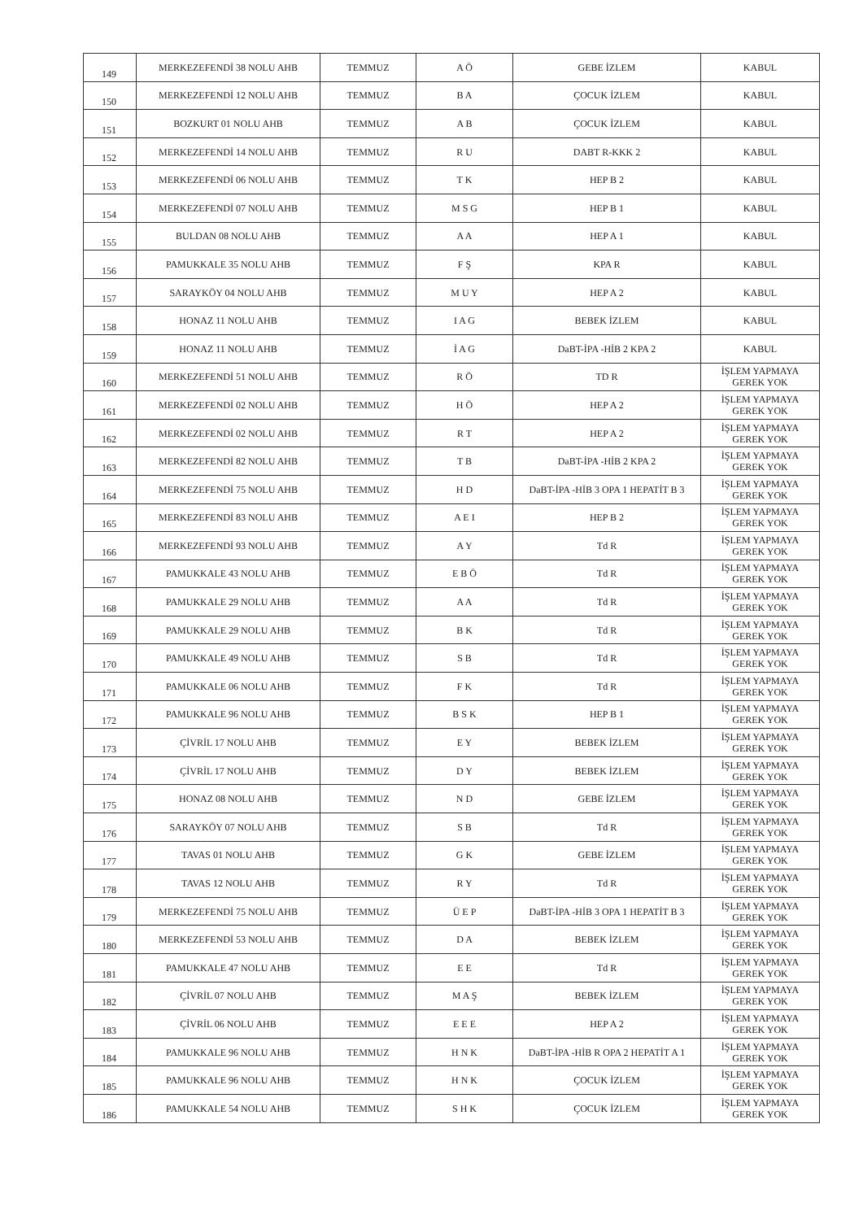| 149 | MERKEZEFENDİ 38 NOLU AHB | TEMMUZ | A Ö | GEBE İZLEM | KABUL |
| 150 | MERKEZEFENDİ 12 NOLU AHB | TEMMUZ | B A | ÇOCUK İZLEM | KABUL |
| 151 | BOZKURT 01 NOLU AHB | TEMMUZ | A B | ÇOCUK İZLEM | KABUL |
| 152 | MERKEZEFENDİ 14 NOLU AHB | TEMMUZ | R U | DABT R-KKK 2 | KABUL |
| 153 | MERKEZEFENDİ 06 NOLU AHB | TEMMUZ | T K | HEP B 2 | KABUL |
| 154 | MERKEZEFENDİ 07 NOLU AHB | TEMMUZ | M S G | HEP B 1 | KABUL |
| 155 | BULDAN 08 NOLU AHB | TEMMUZ | A A | HEP A 1 | KABUL |
| 156 | PAMUKKALE 35 NOLU AHB | TEMMUZ | F Ş | KPA R | KABUL |
| 157 | SARAYKÖY 04 NOLU AHB | TEMMUZ | M U Y | HEP A 2 | KABUL |
| 158 | HONAZ 11 NOLU AHB | TEMMUZ | I A G | BEBEK İZLEM | KABUL |
| 159 | HONAZ 11 NOLU AHB | TEMMUZ | İ A G | DaBT-İPA -HİB 2 KPA 2 | KABUL |
| 160 | MERKEZEFENDİ 51 NOLU AHB | TEMMUZ | R Ö | TD R | İŞLEM YAPMAYA GEREK YOK |
| 161 | MERKEZEFENDİ 02 NOLU AHB | TEMMUZ | H Ö | HEP A 2 | İŞLEM YAPMAYA GEREK YOK |
| 162 | MERKEZEFENDİ 02 NOLU AHB | TEMMUZ | R T | HEP A 2 | İŞLEM YAPMAYA GEREK YOK |
| 163 | MERKEZEFENDİ 82 NOLU AHB | TEMMUZ | T B | DaBT-İPA -HİB 2 KPA 2 | İŞLEM YAPMAYA GEREK YOK |
| 164 | MERKEZEFENDİ 75 NOLU AHB | TEMMUZ | H D | DaBT-İPA -HİB 3 OPA 1 HEPATİT B 3 | İŞLEM YAPMAYA GEREK YOK |
| 165 | MERKEZEFENDİ 83 NOLU AHB | TEMMUZ | A E I | HEP B 2 | İŞLEM YAPMAYA GEREK YOK |
| 166 | MERKEZEFENDİ 93 NOLU AHB | TEMMUZ | A Y | Td R | İŞLEM YAPMAYA GEREK YOK |
| 167 | PAMUKKALE 43 NOLU AHB | TEMMUZ | E B Ö | Td R | İŞLEM YAPMAYA GEREK YOK |
| 168 | PAMUKKALE 29 NOLU AHB | TEMMUZ | A A | Td R | İŞLEM YAPMAYA GEREK YOK |
| 169 | PAMUKKALE 29 NOLU AHB | TEMMUZ | B K | Td R | İŞLEM YAPMAYA GEREK YOK |
| 170 | PAMUKKALE 49 NOLU AHB | TEMMUZ | S B | Td R | İŞLEM YAPMAYA GEREK YOK |
| 171 | PAMUKKALE 06 NOLU AHB | TEMMUZ | F K | Td R | İŞLEM YAPMAYA GEREK YOK |
| 172 | PAMUKKALE 96 NOLU AHB | TEMMUZ | B S K | HEP B 1 | İŞLEM YAPMAYA GEREK YOK |
| 173 | ÇİVRİL 17 NOLU AHB | TEMMUZ | E Y | BEBEK İZLEM | İŞLEM YAPMAYA GEREK YOK |
| 174 | ÇİVRİL 17 NOLU AHB | TEMMUZ | D Y | BEBEK İZLEM | İŞLEM YAPMAYA GEREK YOK |
| 175 | HONAZ 08 NOLU AHB | TEMMUZ | N D | GEBE İZLEM | İŞLEM YAPMAYA GEREK YOK |
| 176 | SARAYKÖY 07 NOLU AHB | TEMMUZ | S B | Td R | İŞLEM YAPMAYA GEREK YOK |
| 177 | TAVAS 01 NOLU AHB | TEMMUZ | G K | GEBE İZLEM | İŞLEM YAPMAYA GEREK YOK |
| 178 | TAVAS 12 NOLU AHB | TEMMUZ | R Y | Td R | İŞLEM YAPMAYA GEREK YOK |
| 179 | MERKEZEFENDİ 75 NOLU AHB | TEMMUZ | Ü E P | DaBT-İPA -HİB 3 OPA 1 HEPATİT B 3 | İŞLEM YAPMAYA GEREK YOK |
| 180 | MERKEZEFENDİ 53 NOLU AHB | TEMMUZ | D A | BEBEK İZLEM | İŞLEM YAPMAYA GEREK YOK |
| 181 | PAMUKKALE 47 NOLU AHB | TEMMUZ | E E | Td R | İŞLEM YAPMAYA GEREK YOK |
| 182 | ÇİVRİL 07 NOLU AHB | TEMMUZ | M A Ş | BEBEK İZLEM | İŞLEM YAPMAYA GEREK YOK |
| 183 | ÇİVRİL 06 NOLU AHB | TEMMUZ | E E E | HEP A 2 | İŞLEM YAPMAYA GEREK YOK |
| 184 | PAMUKKALE 96 NOLU AHB | TEMMUZ | H N K | DaBT-İPA -HİB R OPA 2 HEPATİT A 1 | İŞLEM YAPMAYA GEREK YOK |
| 185 | PAMUKKALE 96 NOLU AHB | TEMMUZ | H N K | ÇOCUK İZLEM | İŞLEM YAPMAYA GEREK YOK |
| 186 | PAMUKKALE 54 NOLU AHB | TEMMUZ | S H K | ÇOCUK İZLEM | İŞLEM YAPMAYA GEREK YOK |